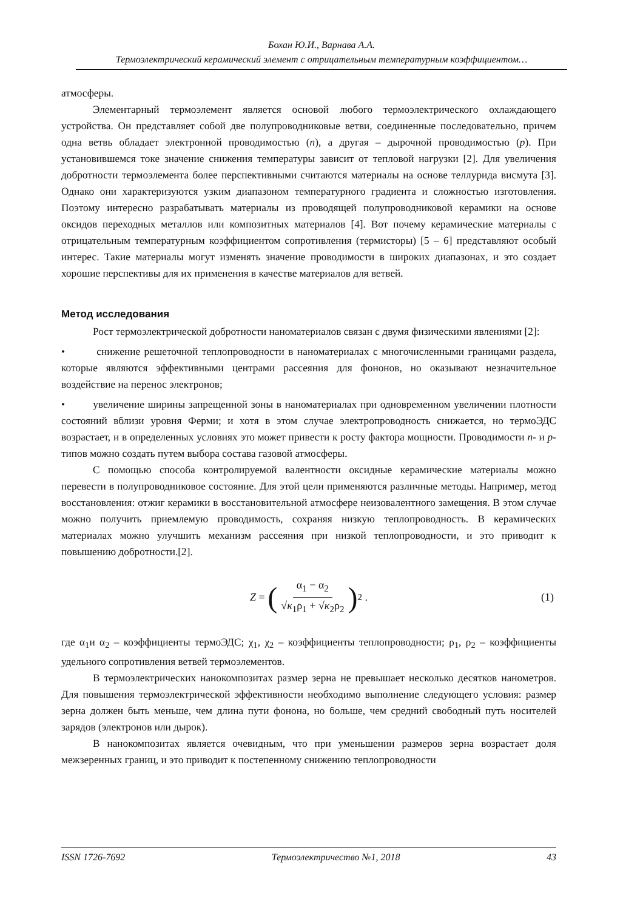Бохан Ю.И., Варнава А.А.
Термоэлектрический керамический элемент с отрицательным температурным коэффициентом…
атмосферы.
Элементарный термоэлемент является основой любого термоэлектрического охлаждающего устройства. Он представляет собой две полупроводниковые ветви, соединенные последовательно, причем одна ветвь обладает электронной проводимостью (n), а другая – дырочной проводимостью (p). При установившемся токе значение снижения температуры зависит от тепловой нагрузки [2]. Для увеличения добротности термоэлемента более перспективными считаются материалы на основе теллурида висмута [3]. Однако они характеризуются узким диапазоном температурного градиента и сложностью изготовления. Поэтому интересно разрабатывать материалы из проводящей полупроводниковой керамики на основе оксидов переходных металлов или композитных материалов [4]. Вот почему керамические материалы с отрицательным температурным коэффициентом сопротивления (термисторы) [5 – 6] представляют особый интерес. Такие материалы могут изменять значение проводимости в широких диапазонах, и это создает хорошие перспективы для их применения в качестве материалов для ветвей.
Метод исследования
Рост термоэлектрической добротности наноматериалов связан с двумя физическими явлениями [2]:
• снижение решеточной теплопроводности в наноматериалах с многочисленными границами раздела, которые являются эффективными центрами рассеяния для фононов, но оказывают незначительное воздействие на перенос электронов;
• увеличение ширины запрещенной зоны в наноматериалах при одновременном увеличении плотности состояний вблизи уровня Ферми; и хотя в этом случае электропроводность снижается, но термоЭДС возрастает, и в определенных условиях это может привести к росту фактора мощности. Проводимости n- и p- типов можно создать путем выбора состава газовой атмосферы.
С помощью способа контролируемой валентности оксидные керамические материалы можно перевести в полупроводниковое состояние. Для этой цели применяются различные методы. Например, метод восстановления: отжиг керамики в восстановительной атмосфере неизовалентного замещения. В этом случае можно получить приемлемую проводимость, сохраняя низкую теплопроводность. В керамических материалах можно улучшить механизм рассеяния при низкой теплопроводности, и это приводит к повышению добротности.[2].
Z = (α<sub>1</sub> − α<sub>2</sub> √κ<sub>1</sub>ρ<sub>1</sub> + √κ<sub>2</sub>ρ<sub>2</sub>)<sup>2</sup> . (1)
где α<sub>1</sub>и α<sub>2</sub> – коэффициенты термоЭДС; χ<sub>1</sub>, χ<sub>2</sub> – коэффициенты теплопроводности; ρ<sub>1</sub>, ρ<sub>2</sub> – коэффициенты удельного сопротивления ветвей термоэлементов.
В термоэлектрических нанокомпозитах размер зерна не превышает несколько десятков нанометров. Для повышения термоэлектрической эффективности необходимо выполнение следующего условия: размер зерна должен быть меньше, чем длина пути фонона, но больше, чем средний свободный путь носителей зарядов (электронов или дырок).
В нанокомпозитах является очевидным, что при уменьшении размеров зерна возрастает доля межзеренных границ, и это приводит к постепенному снижению теплопроводности
ISSN 1726-7692 Термоэлектричество №1, 2018 43